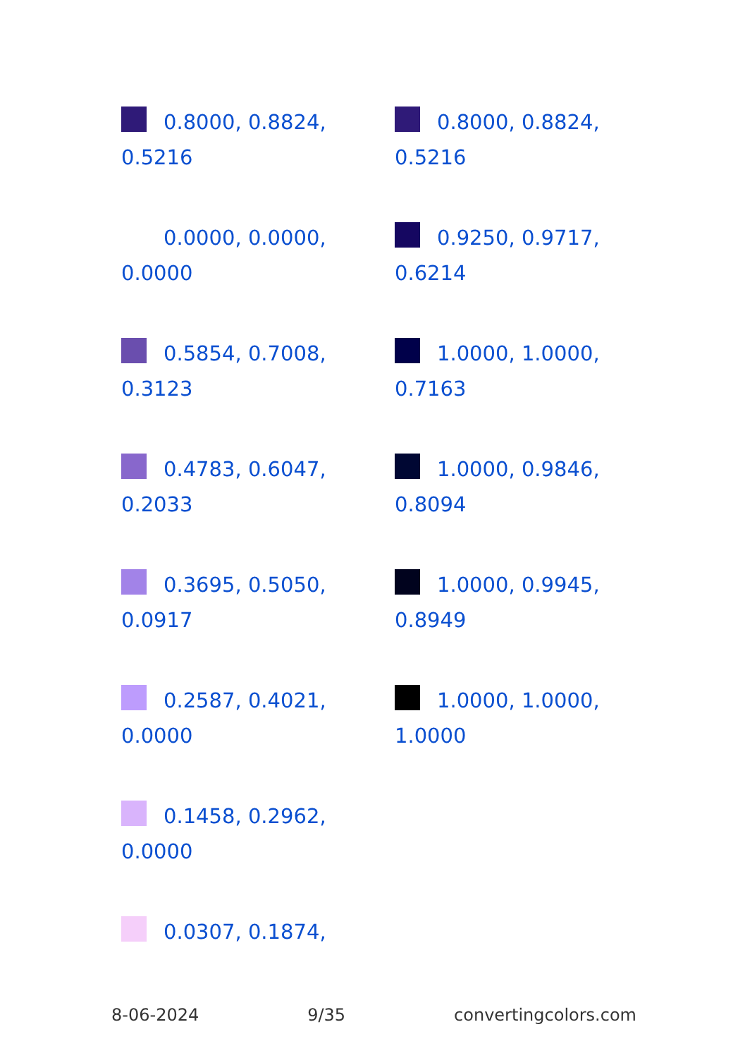0.8000, 0.8824, 0.5216
0.8000, 0.8824, 0.5216
0.0000, 0.0000, 0.0000
0.9250, 0.9717, 0.6214
0.5854, 0.7008, 0.3123
1.0000, 1.0000, 0.7163
0.4783, 0.6047, 0.2033
1.0000, 0.9846, 0.8094
0.3695, 0.5050, 0.0917
1.0000, 0.9945, 0.8949
0.2587, 0.4021, 0.0000
1.0000, 1.0000, 1.0000
0.1458, 0.2962, 0.0000
0.0307, 0.1874,
8-06-2024 9/35 convertingcolors.com